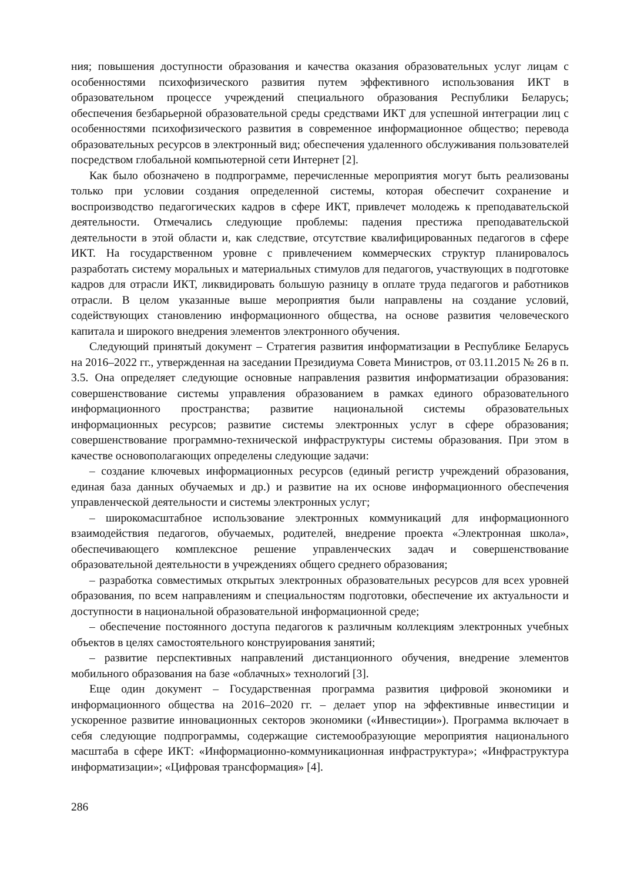ния; повышения доступности образования и качества оказания образовательных услуг лицам с особенностями психофизического развития путем эффективного использования ИКТ в образовательном процессе учреждений специального образования Республики Беларусь; обеспечения безбарьерной образовательной среды средствами ИКТ для успешной интеграции лиц с особенностями психофизического развития в современное информационное общество; перевода образовательных ресурсов в электронный вид; обеспечения удаленного обслуживания пользователей посредством глобальной компьютерной сети Интернет [2].
Как было обозначено в подпрограмме, перечисленные мероприятия могут быть реализованы только при условии создания определенной системы, которая обеспечит сохранение и воспроизводство педагогических кадров в сфере ИКТ, привлечет молодежь к преподавательской деятельности. Отмечались следующие проблемы: падения престижа преподавательской деятельности в этой области и, как следствие, отсутствие квалифицированных педагогов в сфере ИКТ. На государственном уровне с привлечением коммерческих структур планировалось разработать систему моральных и материальных стимулов для педагогов, участвующих в подготовке кадров для отрасли ИКТ, ликвидировать большую разницу в оплате труда педагогов и работников отрасли. В целом указанные выше мероприятия были направлены на создание условий, содействующих становлению информационного общества, на основе развития человеческого капитала и широкого внедрения элементов электронного обучения.
Следующий принятый документ – Стратегия развития информатизации в Республике Беларусь на 2016–2022 гг., утвержденная на заседании Президиума Совета Министров, от 03.11.2015 № 26 в п. 3.5. Она определяет следующие основные направления развития информатизации образования: совершенствование системы управления образованием в рамках единого образовательного информационного пространства; развитие национальной системы образовательных информационных ресурсов; развитие системы электронных услуг в сфере образования; совершенствование программно-технической инфраструктуры системы образования. При этом в качестве основополагающих определены следующие задачи:
– создание ключевых информационных ресурсов (единый регистр учреждений образования, единая база данных обучаемых и др.) и развитие на их основе информационного обеспечения управленческой деятельности и системы электронных услуг;
– широкомасштабное использование электронных коммуникаций для информационного взаимодействия педагогов, обучаемых, родителей, внедрение проекта «Электронная школа», обеспечивающего комплексное решение управленческих задач и совершенствование образовательной деятельности в учреждениях общего среднего образования;
– разработка совместимых открытых электронных образовательных ресурсов для всех уровней образования, по всем направлениям и специальностям подготовки, обеспечение их актуальности и доступности в национальной образовательной информационной среде;
– обеспечение постоянного доступа педагогов к различным коллекциям электронных учебных объектов в целях самостоятельного конструирования занятий;
– развитие перспективных направлений дистанционного обучения, внедрение элементов мобильного образования на базе «облачных» технологий [3].
Еще один документ – Государственная программа развития цифровой экономики и информационного общества на 2016–2020 гг. – делает упор на эффективные инвестиции и ускоренное развитие инновационных секторов экономики («Инвестиции»). Программа включает в себя следующие подпрограммы, содержащие системообразующие мероприятия национального масштаба в сфере ИКТ: «Информационно-коммуникационная инфраструктура»; «Инфраструктура информатизации»; «Цифровая трансформация» [4].
286